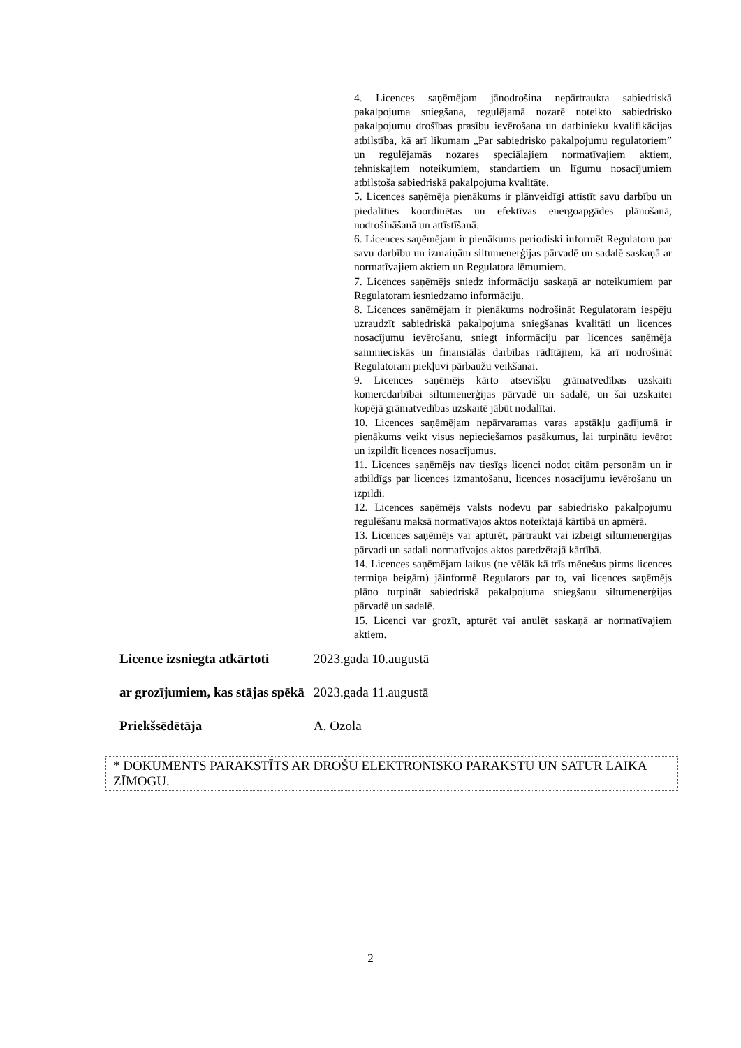4. Licences saņēmējam jānodrošina nepārtraukta sabiedriskā pakalpojuma sniegšana, regulējamā nozarē noteikto sabiedrisko pakalpojumu drošības prasību ievērošana un darbinieku kvalifikācijas atbilstība, kā arī likumam „Par sabiedrisko pakalpojumu regulatoriem” un regulējamās nozares speciālajiem normatīvajiem aktiem, tehniskajiem noteikumiem, standartiem un līgumu nosacījumiem atbilstoša sabiedriskā pakalpojuma kvalitāte.
5. Licences saņēmēja pienākums ir plānveidīgi attīstīt savu darbību un piedalīties koordinētas un efektīvas energoapgādes plānošanā, nodrošināšanā un attīstīšanā.
6. Licences saņēmējam ir pienākums periodiski informēt Regulatoru par savu darbību un izmaiņām siltumenerģijas pārvadē un sadalē saskaņā ar normatīvajiem aktiem un Regulatora lēmumiem.
7. Licences saņēmējs sniedz informāciju saskaņā ar noteikumiem par Regulatoram iesniedzamo informāciju.
8. Licences saņēmējam ir pienākums nodrošināt Regulatoram iespēju uzraudzīt sabiedriskā pakalpojuma sniegšanas kvalitāti un licences nosacījumu ievērošanu, sniegt informāciju par licences saņēmēja saimnieciskās un finansiālās darbības rādītājiem, kā arī nodrošināt Regulatoram piekļuvi pārbaužu veikšanai.
9. Licences saņēmējs kārto atsevišķu grāmatvedības uzskaiti komercdarbībai siltumenerģijas pārvadē un sadalē, un šai uzskaitei kopējā grāmatvedības uzskaitē jābūt nodalītai.
10. Licences saņēmējam nepārvaramas varas apstākļu gadījumā ir pienākums veikt visus nepieciešamos pasākumus, lai turpinātu ievērot un izpildīt licences nosacījumus.
11. Licences saņēmējs nav tiesīgs licenci nodot citām personām un ir atbildīgs par licences izmantošanu, licences nosacījumu ievērošanu un izpildi.
12. Licences saņēmējs valsts nodevu par sabiedrisko pakalpojumu regulēšanu maksā normatīvajos aktos noteiktajā kārtībā un apmērā.
13. Licences saņēmējs var apturēt, pārtraukt vai izbeigt siltumenerģijas pārvadi un sadali normatīvajos aktos paredzētajā kārtībā.
14. Licences saņēmējam laikus (ne vēlāk kā trīs mēnešus pirms licences termiņa beigām) jāinformē Regulators par to, vai licences saņēmējs plāno turpināt sabiedriskā pakalpojuma sniegšanu siltumenerģijas pārvadē un sadalē.
15. Licenci var grozīt, apturēt vai anulēt saskaņā ar normatīvajiem aktiem.
Licence izsniegta atkārtoti
2023.gada 10.augustā
ar grozījumiem, kas stājas spēkā
2023.gada 11.augustā
Priekšsēdētāja A. Ozola
* DOKUMENTS PARAKSTĪTS AR DROŠU ELEKTRONISKO PARAKSTU UN SATUR LAIKA ZĪMOGU.
2